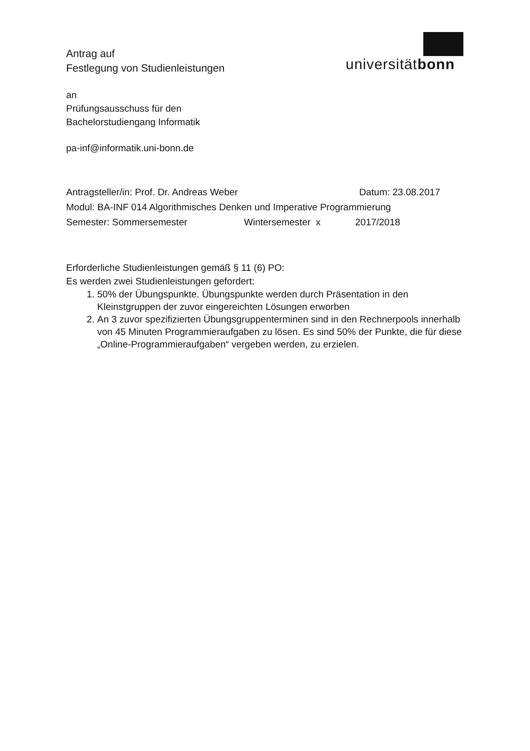universitätbonn
Antrag auf
Festlegung von Studienleistungen
an
Prüfungsausschuss für den
Bachelorstudiengang Informatik
pa-inf@informatik.uni-bonn.de
Antragsteller/in: Prof. Dr. Andreas Weber Datum: 23.08.2017
Modul: BA-INF 014 Algorithmisches Denken und Imperative Programmierung
Semester: Sommersemester Wintersemester x 2017/2018
Erforderliche Studienleistungen gemäß § 11 (6) PO:
Es werden zwei Studienleistungen gefordert:
1. 50% der Übungspunkte. Übungspunkte werden durch Präsentation in den Kleinstgruppen der zuvor eingereichten Lösungen erworben
2. An 3 zuvor spezifizierten Übungsgruppenterminen sind in den Rechnerpools innerhalb von 45 Minuten Programmieraufgaben zu lösen. Es sind 50% der Punkte, die für diese „Online-Programmieraufgaben“ vergeben werden, zu erzielen.